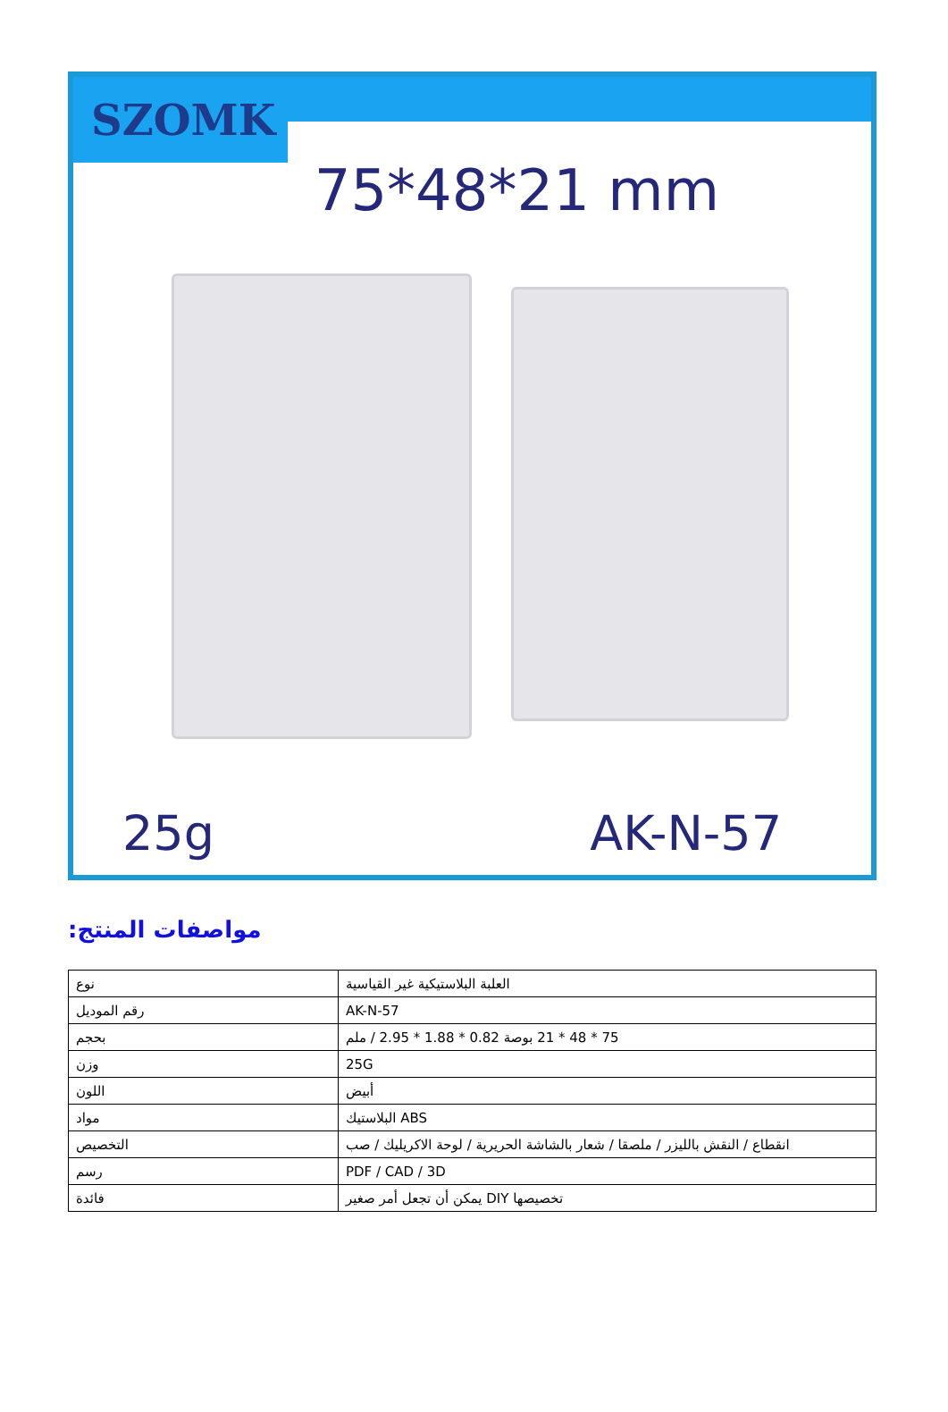SZOMK
75*48*21 mm
25g AK-N-57
مواصفات المنتج:
| نوع | العلبة البلاستيكية غير القياسية |
| رقم الموديل | AK-N-57 |
| بحجم | 75 * 48 * 21 بوصة 0.82 * 1.88 * 2.95 / ملم |
| وزن | 25G |
| اللون | أبيض |
| مواد | ABS البلاستيك |
| التخصيص | انقطاع / النقش بالليزر / ملصقا / شعار بالشاشة الحريرية / لوحة الاكريليك / صب |
| رسم | PDF / CAD / 3D |
| فائدة | تخصيصها DIY يمكن أن تجعل أمر صغير |